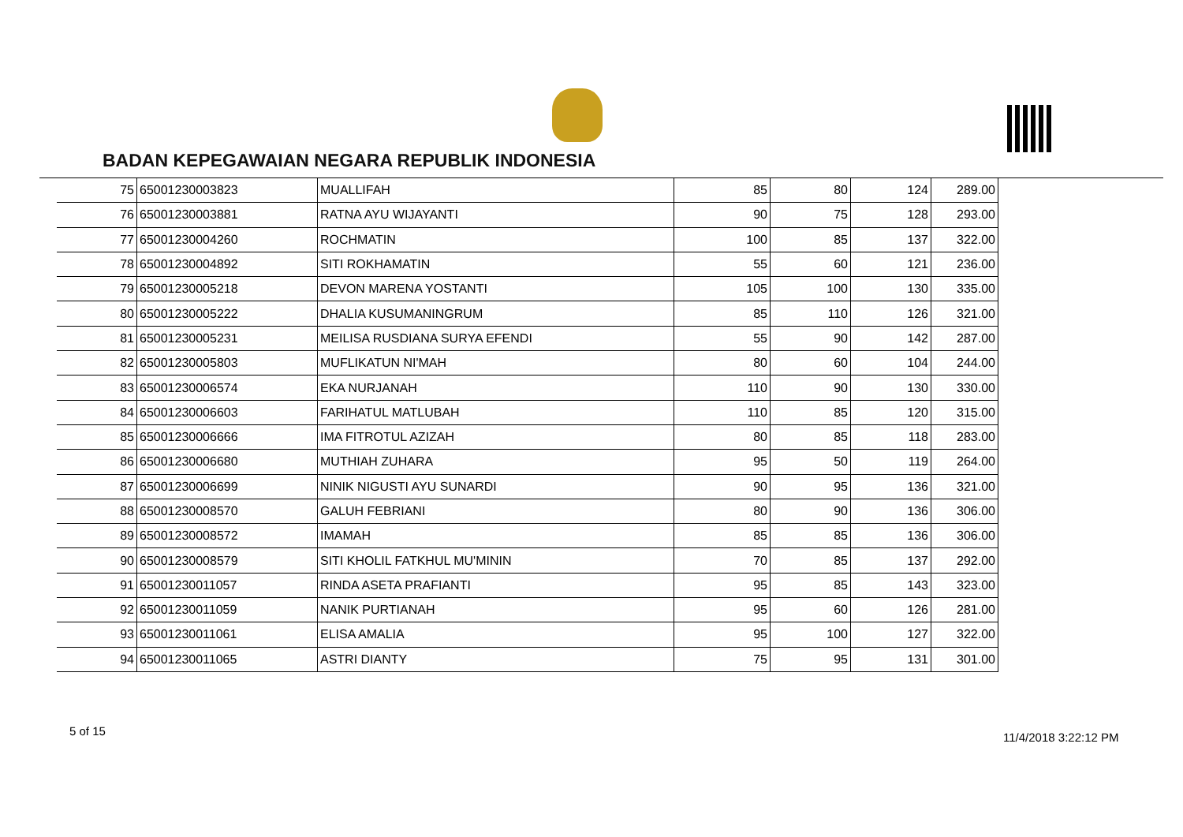BADAN KEPEGAWAIAN NEGARA REPUBLIK INDONESIA
| 75 | 65001230003823 | MUALLIFAH | 85 | 80 | 124 | 289.00 |
| 76 | 65001230003881 | RATNA AYU WIJAYANTI | 90 | 75 | 128 | 293.00 |
| 77 | 65001230004260 | ROCHMATIN | 100 | 85 | 137 | 322.00 |
| 78 | 65001230004892 | SITI ROKHAMATIN | 55 | 60 | 121 | 236.00 |
| 79 | 65001230005218 | DEVON MARENA YOSTANTI | 105 | 100 | 130 | 335.00 |
| 80 | 65001230005222 | DHALIA KUSUMANINGRUM | 85 | 110 | 126 | 321.00 |
| 81 | 65001230005231 | MEILISA RUSDIANA SURYA EFENDI | 55 | 90 | 142 | 287.00 |
| 82 | 65001230005803 | MUFLIKATUN NI'MAH | 80 | 60 | 104 | 244.00 |
| 83 | 65001230006574 | EKA NURJANAH | 110 | 90 | 130 | 330.00 |
| 84 | 65001230006603 | FARIHATUL MATLUBAH | 110 | 85 | 120 | 315.00 |
| 85 | 65001230006666 | IMA FITROTUL AZIZAH | 80 | 85 | 118 | 283.00 |
| 86 | 65001230006680 | MUTHIAH ZUHARA | 95 | 50 | 119 | 264.00 |
| 87 | 65001230006699 | NINIK NIGUSTI AYU SUNARDI | 90 | 95 | 136 | 321.00 |
| 88 | 65001230008570 | GALUH FEBRIANI | 80 | 90 | 136 | 306.00 |
| 89 | 65001230008572 | IMAMAH | 85 | 85 | 136 | 306.00 |
| 90 | 65001230008579 | SITI KHOLIL FATKHUL MU'MININ | 70 | 85 | 137 | 292.00 |
| 91 | 65001230011057 | RINDA ASETA PRAFIANTI | 95 | 85 | 143 | 323.00 |
| 92 | 65001230011059 | NANIK PURTIANAH | 95 | 60 | 126 | 281.00 |
| 93 | 65001230011061 | ELISA AMALIA | 95 | 100 | 127 | 322.00 |
| 94 | 65001230011065 | ASTRI DIANTY | 75 | 95 | 131 | 301.00 |
5 of 15 11/4/2018 3:22:12 PM